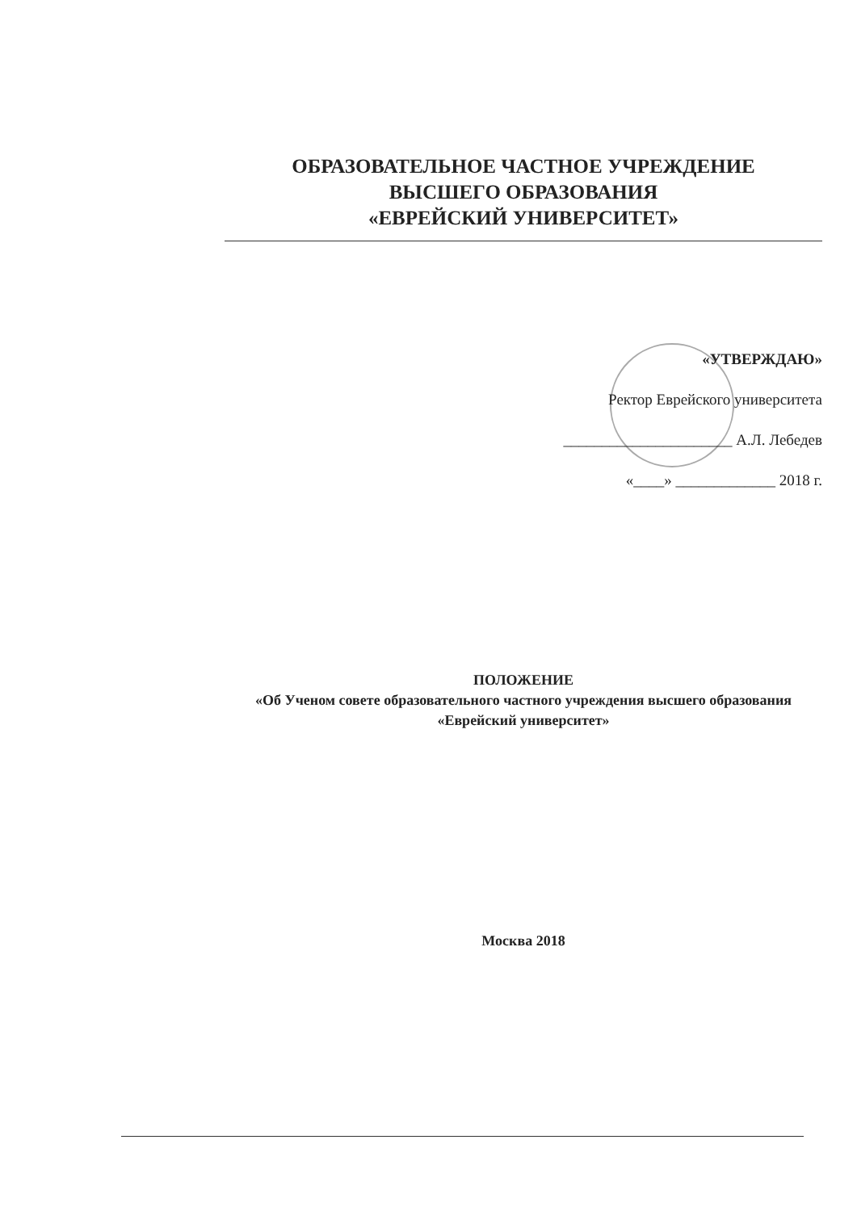ОБРАЗОВАТЕЛЬНОЕ ЧАСТНОЕ УЧРЕЖДЕНИЕ
ВЫСШЕГО ОБРАЗОВАНИЯ
«ЕВРЕЙСКИЙ УНИВЕРСИТЕТ»
«УТВЕРЖДАЮ»
Ректор Еврейского университета
______________________ А.Л. Лебедев
«____» _____________ 2018 г.
ПОЛОЖЕНИЕ
«Об Ученом совете образовательного частного учреждения высшего образования «Еврейский университет»
Москва 2018